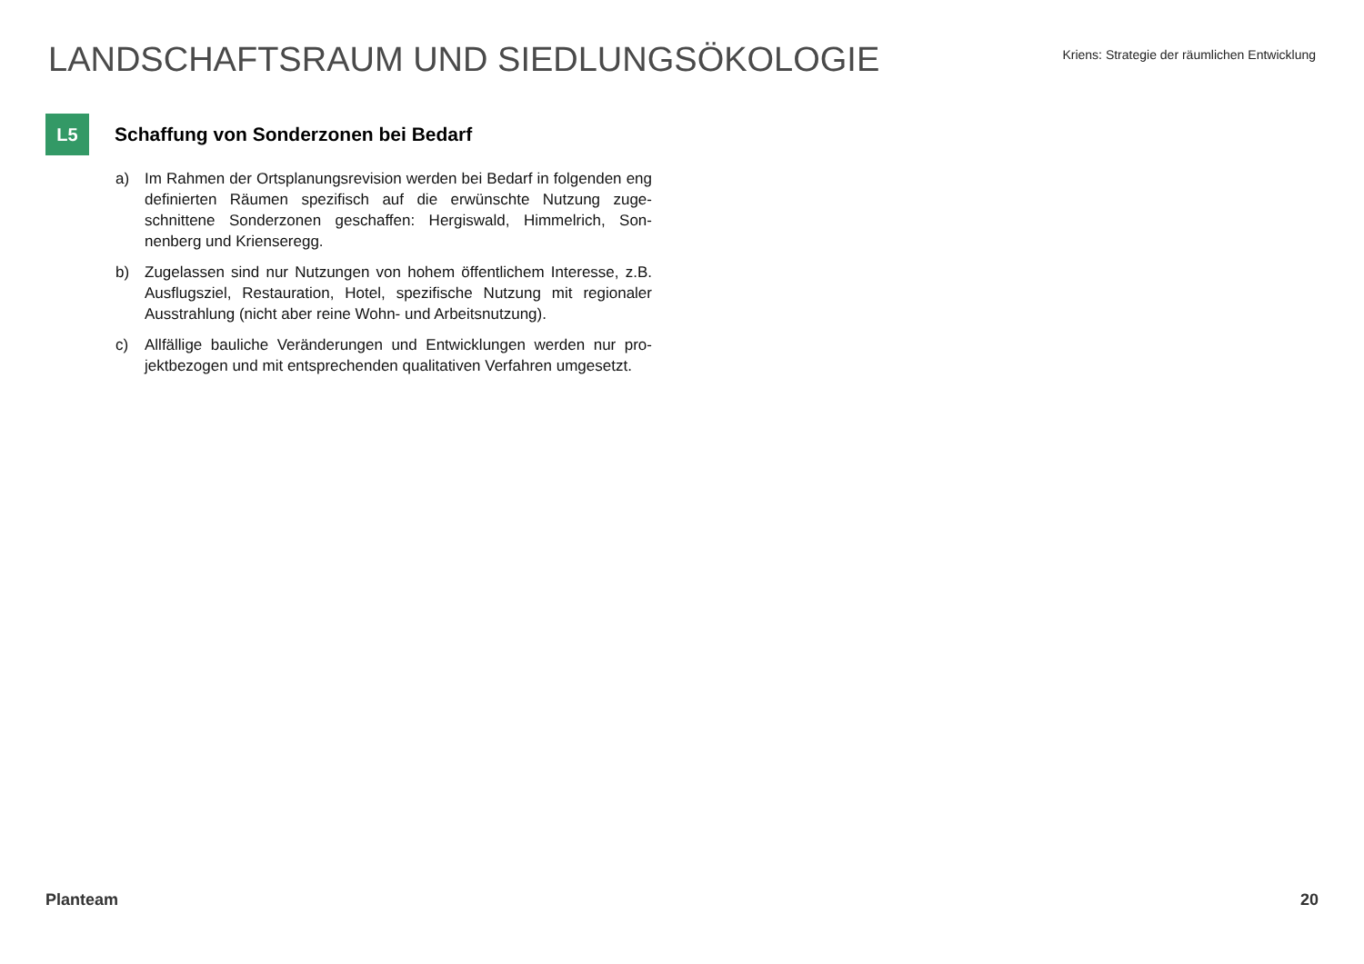LANDSCHAFTSRAUM UND SIEDLUNGSÖKOLOGIE
Kriens: Strategie der räumlichen Entwicklung
L5
Schaffung von Sonderzonen bei Bedarf
a) Im Rahmen der Ortsplanungsrevision werden bei Bedarf in folgenden eng definierten Räumen spezifisch auf die erwünschte Nutzung zuge­schnittene Sonderzonen geschaffen: Hergiswald, Himmelrich, Son­nenberg und Krienseregg.
b) Zugelassen sind nur Nutzungen von hohem öffentlichem Interesse, z.B. Ausflugsziel, Restauration, Hotel, spezifische Nutzung mit regio­naler Ausstrahlung (nicht aber reine Wohn- und Arbeitsnutzung).
c) Allfällige bauliche Veränderungen und Entwicklungen werden nur pro­jektbezogen und mit entsprechenden qualitativen Verfahren umge­setzt.
Planteam 20